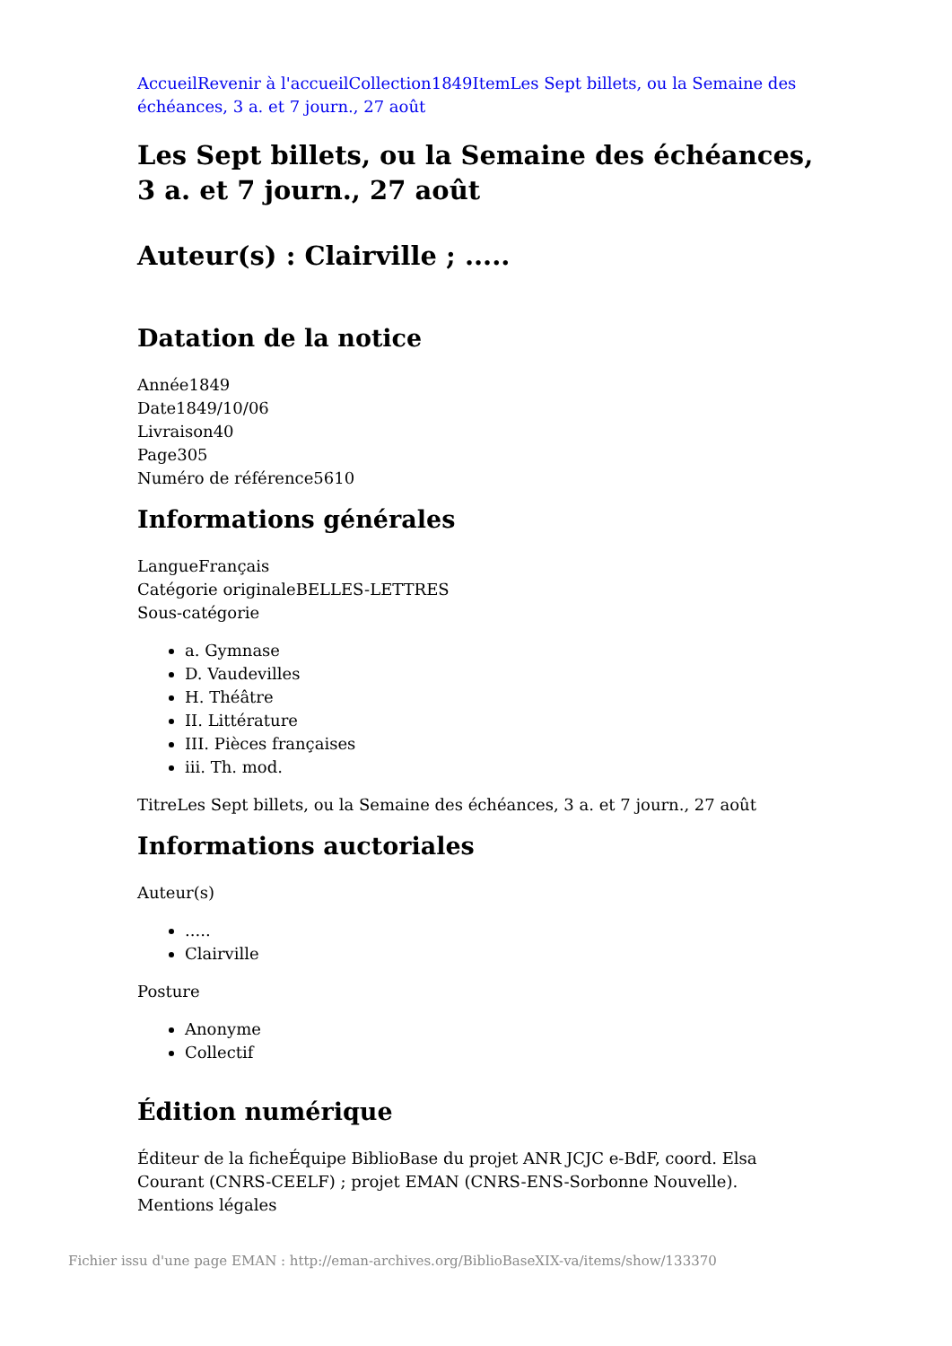Accueil Revenir à l'accueil Collection 1849 Item Les Sept billets, ou la Semaine des échéances, 3 a. et 7 journ., 27 août
Les Sept billets, ou la Semaine des échéances, 3 a. et 7 journ., 27 août
Auteur(s) : Clairville ; .....
Datation de la notice
Année1849
Date1849/10/06
Livraison40
Page305
Numéro de référence5610
Informations générales
LangueFrançais
Catégorie originaleBELLES-LETTRES
Sous-catégorie
a. Gymnase
D. Vaudevilles
H. Théâtre
II. Littérature
III. Pièces françaises
iii. Th. mod.
TitreLes Sept billets, ou la Semaine des échéances, 3 a. et 7 journ., 27 août
Informations auctoriales
Auteur(s)
.....
Clairville
Posture
Anonyme
Collectif
Édition numérique
Éditeur de la ficheÉquipe BiblioBase du projet ANR JCJC e-BdF, coord. Elsa Courant (CNRS-CEELF) ; projet EMAN (CNRS-ENS-Sorbonne Nouvelle).
Mentions légales
Fichier issu d'une page EMAN : http://eman-archives.org/BiblioBaseXIX-va/items/show/133370